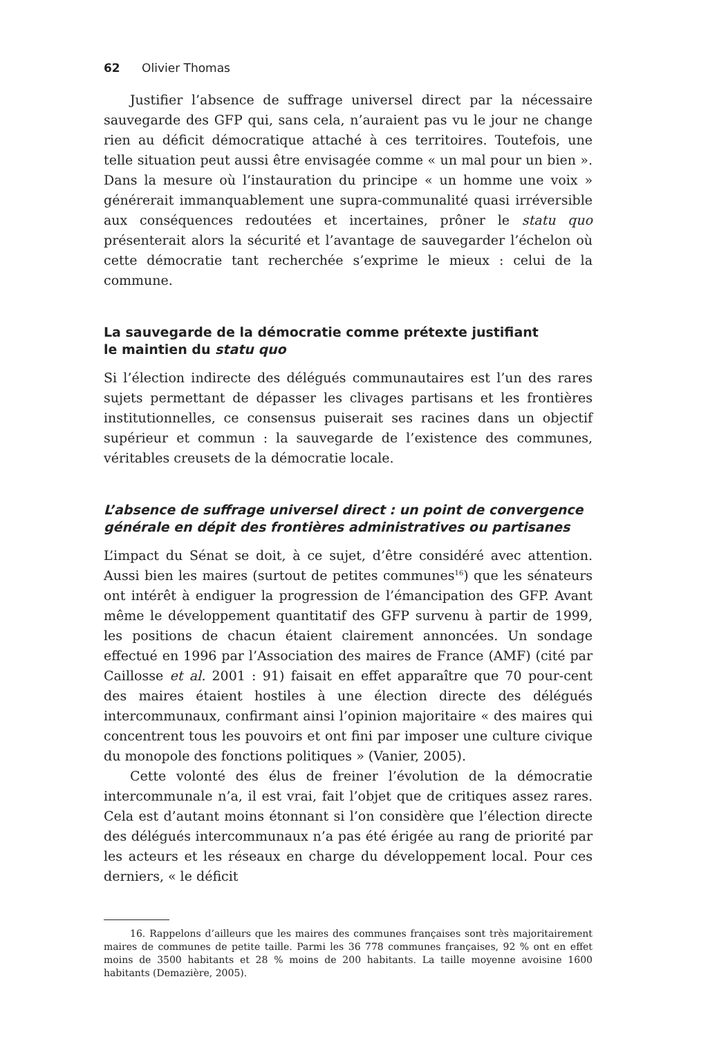62 Olivier Thomas
Justifier l’absence de suffrage universel direct par la nécessaire sauvegarde des GFP qui, sans cela, n’auraient pas vu le jour ne change rien au déficit démocratique attaché à ces territoires. Toutefois, une telle situation peut aussi être envisagée comme « un mal pour un bien ». Dans la mesure où l’instauration du principe « un homme une voix » générerait immanquablement une supra-communalité quasi irréversible aux conséquences redoutées et incertaines, prôner le statu quo présenterait alors la sécurité et l’avantage de sauvegarder l’échelon où cette démocratie tant recherchée s’exprime le mieux : celui de la commune.
La sauvegarde de la démocratie comme prétexte justifiant
le maintien du statu quo
Si l’élection indirecte des délégués communautaires est l’un des rares sujets permettant de dépasser les clivages partisans et les frontières institutionnelles, ce consensus puiserait ses racines dans un objectif supérieur et commun : la sauvegarde de l’existence des communes, véritables creusets de la démocratie locale.
L’absence de suffrage universel direct : un point de convergence générale en dépit des frontières administratives ou partisanes
L’impact du Sénat se doit, à ce sujet, d’être considéré avec attention. Aussi bien les maires (surtout de petites communes<sup>16</sup>) que les sénateurs ont intérêt à endiguer la progression de l’émancipation des GFP. Avant même le développement quantitatif des GFP survenu à partir de 1999, les positions de chacun étaient clairement annoncées. Un sondage effectué en 1996 par l’Association des maires de France (AMF) (cité par Caillosse et al. 2001 : 91) faisait en effet apparaître que 70 pour-cent des maires étaient hostiles à une élection directe des délégués intercommunaux, confirmant ainsi l’opinion majoritaire « des maires qui concentrent tous les pouvoirs et ont fini par imposer une culture civique du monopole des fonctions politiques » (Vanier, 2005).
Cette volonté des élus de freiner l’évolution de la démocratie intercommunale n’a, il est vrai, fait l’objet que de critiques assez rares. Cela est d’autant moins étonnant si l’on considère que l’élection directe des délégués intercommunaux n’a pas été érigée au rang de priorité par les acteurs et les réseaux en charge du développement local. Pour ces derniers, « le déficit
16. Rappelons d’ailleurs que les maires des communes françaises sont très majoritairement maires de communes de petite taille. Parmi les 36 778 communes françaises, 92 % ont en effet moins de 3500 habitants et 28 % moins de 200 habitants. La taille moyenne avoisine 1600 habitants (Demazière, 2005).